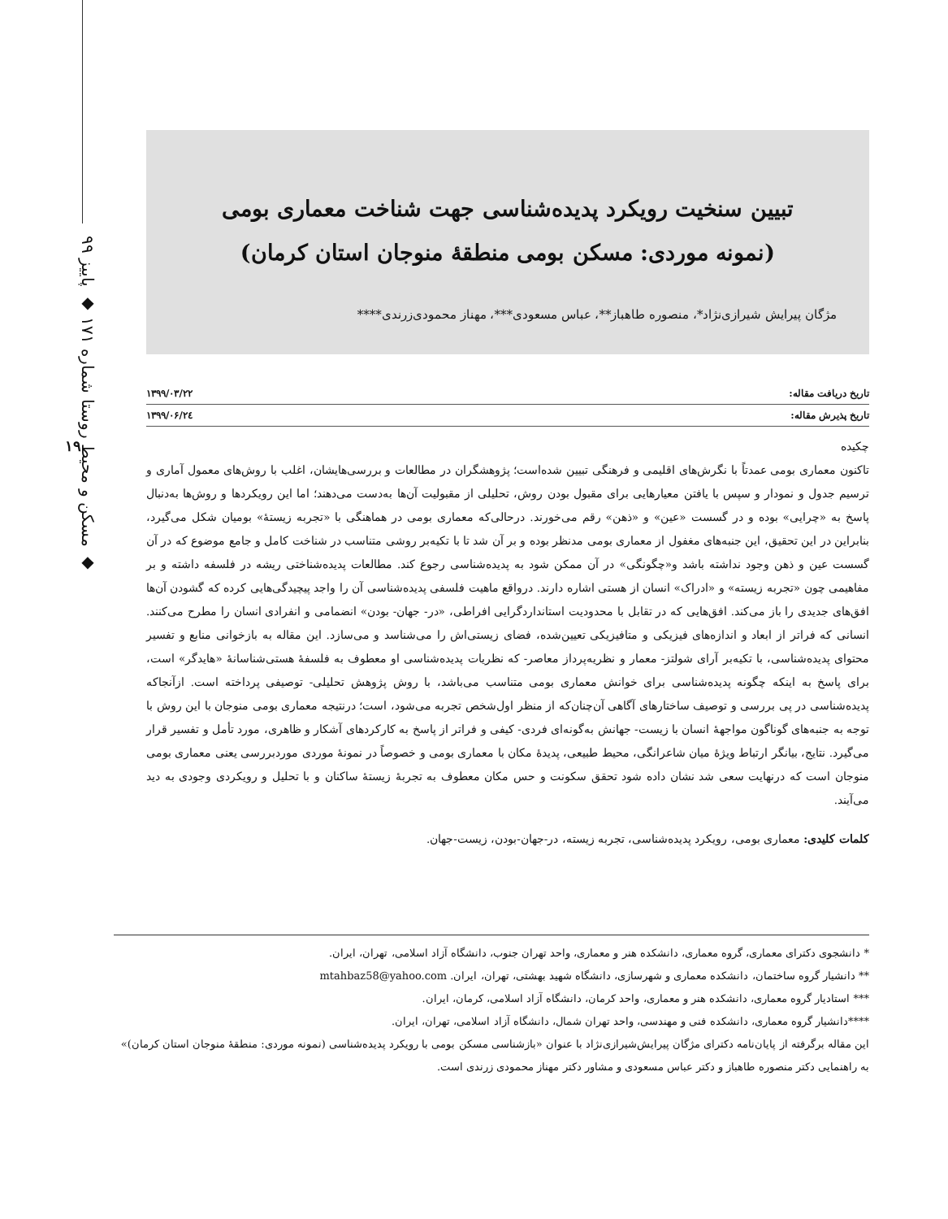مسکن و محیط روستا شماره ۱۷۱ ◆ پاییز ۹۹ ◆
۱۹
تبیین سنخیت رویکرد پدیده‌شناسی جهت شناخت معماری بومی
(نمونه موردی: مسکن بومی منطقهٔ منوجان استان کرمان)
مژگان پیرایش شیرازی‌نژاد*، منصوره طاهباز**، عباس مسعودی***، مهناز محمودی‌زرندی****
تاریخ دریافت مقاله: ۱۳۹۹/۰۳/۲۲
تاریخ پذیرش مقاله: ۱۳۹۹/۰۶/۲٤
چکیده
تاکنون معماری بومی عمدتاً با نگرش‌های اقلیمی و فرهنگی تبیین شده‌است؛ پژوهشگران در مطالعات و بررسی‌هایشان، اغلب با روش‌های معمول آماری و ترسیم جدول و نمودار و سپس با یافتن معیارهایی برای مقبول بودن روش، تحلیلی از مقبولیت آن‌ها به‌دست می‌دهند؛ اما این رویکردها و روش‌ها به‌دنبال پاسخ به «چرایی» بوده و در گسست «عین» و «ذهن» رقم می‌خورند. درحالی‌که معماری بومی در هماهنگی با «تجربه زیستهٔ» بومیان شکل می‌گیرد، بنابراین در این تحقیق، این جنبه‌های مغفول از معماری بومی مدنظر بوده و بر آن شد تا با تکیه‌بر روشی متناسب در شناخت کامل و جامع موضوع که در آن گسست عین و ذهن وجود نداشته باشد و«چگونگی» در آن ممکن شود به پدیده‌شناسی رجوع کند. مطالعات پدیده‌شناختی ریشه در فلسفه داشته و بر مفاهیمی چون «تجربه زیسته» و «ادراک» انسان از هستی اشاره دارند. درواقع ماهیت فلسفی پدیده‌شناسی آن را واجد پیچیدگی‌هایی کرده که گشودن آن‌ها افق‌های جدیدی را باز می‌کند. افق‌هایی که در تقابل با محدودیت استانداردگرایی افراطی، «در- جهان- بودن» انضمامی و انفرادی انسان را مطرح می‌کنند. انسانی که فراتر از ابعاد و اندازه‌های فیزیکی و متافیزیکی تعیین‌شده، فضای زیستی‌اش را می‌شناسد و می‌سازد. این مقاله به بازخوانی منابع و تفسیر محتوای پدیده‌شناسی، با تکیه‌بر آرای شولتز- معمار و نظریه‌پرداز معاصر- که نظریات پدیده‌شناسی او معطوف به فلسفهٔ هستی‌شناسانهٔ «هایدگر» است، برای پاسخ به اینکه چگونه پدیده‌شناسی برای خوانش معماری بومی متناسب می‌باشد، با روش پژوهش تحلیلی- توصیفی پرداخته است. ازآنجاکه پدیده‌شناسی در پی بررسی و توصیف ساختارهای آگاهی آن‌چنان‌که از منظر اول‌شخص تجربه می‌شود، است؛ درنتیجه معماری بومی منوجان با این روش با توجه به جنبه‌های گوناگون مواجههٔ انسان با زیست- جهانش به‌گونه‌ای فردی- کیفی و فراتر از پاسخ به کارکردهای آشکار و ظاهری، مورد تأمل و تفسیر قرار می‌گیرد. نتایج، بیانگر ارتباط ویژهٔ میان شاعرانگی، محیط طبیعی، پدیدهٔ مکان با معماری بومی و خصوصاً در نمونهٔ موردی موردبررسی یعنی معماری بومی منوجان است که درنهایت سعی شد نشان داده شود تحقق سکونت و حس مکان معطوف به تجربهٔ زیستهٔ ساکنان و با تحلیل و رویکردی وجودی به دید می‌آیند.
کلمات کلیدی: معماری بومی، رویکرد پدیده‌شناسی، تجربه زیسته، در-جهان-بودن، زیست-جهان.
* دانشجوی دکترای معماری، گروه معماری، دانشکده هنر و معماری، واحد تهران جنوب، دانشگاه آزاد اسلامی، تهران، ایران.
** دانشیار گروه ساختمان، دانشکده معماری و شهرسازی، دانشگاه شهید بهشتی، تهران، ایران. mtahbaz58@yahoo.com
*** استادیار گروه معماری، دانشکده هنر و معماری، واحد کرمان، دانشگاه آزاد اسلامی، کرمان، ایران.
****دانشیار گروه معماری، دانشکده فنی و مهندسی، واحد تهران شمال، دانشگاه آزاد اسلامی، تهران، ایران.
این مقاله برگرفته از پایان‌نامه دکترای مژگان پیرایش‌شیرازی‌نژاد با عنوان «بازشناسی مسکن بومی با رویکرد پدیده‌شناسی (نمونه موردی: منطقهٔ منوجان استان کرمان)» به راهنمایی دکتر منصوره طاهباز و دکتر عباس مسعودی و مشاور دکتر مهناز محمودی زرندی است.